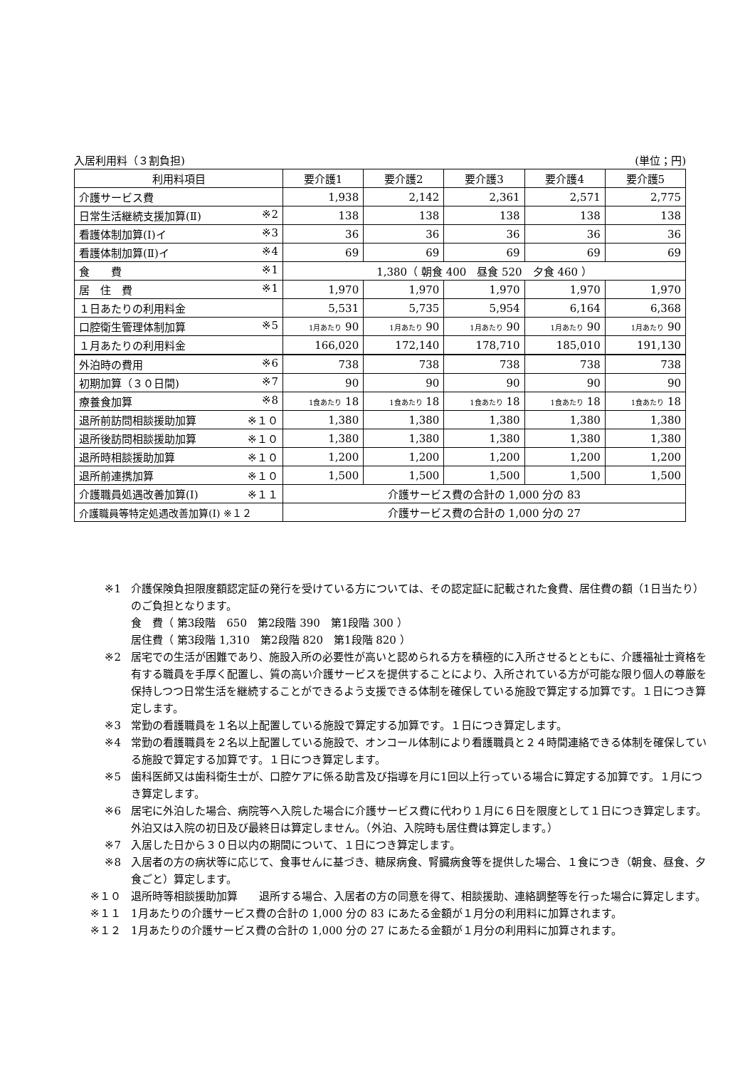入居利用料（３割負担) (単位；円)
| 利用料項目 | 要介護1 | 要介護2 | 要介護3 | 要介護4 | 要介護5 |
| --- | --- | --- | --- | --- | --- |
| 介護サービス費 | 1,938 | 2,142 | 2,361 | 2,571 | 2,775 |
| 日常生活継続支援加算(Ⅱ) ※2 | 138 | 138 | 138 | 138 | 138 |
| 看護体制加算(Ⅰ)イ ※3 | 36 | 36 | 36 | 36 | 36 |
| 看護体制加算(Ⅱ)イ ※4 | 69 | 69 | 69 | 69 | 69 |
| 食 費 ※1 | 1,380（ 朝食 400 昼食 520 夕食 460 ） | | | | |
| 居 住 費 ※1 | 1,970 | 1,970 | 1,970 | 1,970 | 1,970 |
| １日あたりの利用料金 | 5,531 | 5,735 | 5,954 | 6,164 | 6,368 |
| 口腔衛生管理体制加算 ※5 | 1月あたり 90 | 1月あたり 90 | 1月あたり 90 | 1月あたり 90 | 1月あたり 90 |
| １月あたりの利用料金 | 166,020 | 172,140 | 178,710 | 185,010 | 191,130 |
| 外泊時の費用 ※6 | 738 | 738 | 738 | 738 | 738 |
| 初期加算（３０日間) ※7 | 90 | 90 | 90 | 90 | 90 |
| 療養食加算 ※8 | 1食あたり 18 | 1食あたり 18 | 1食あたり 18 | 1食あたり 18 | 1食あたり 18 |
| 退所前訪問相談援助加算 ※１０ | 1,380 | 1,380 | 1,380 | 1,380 | 1,380 |
| 退所後訪問相談援助加算 ※１０ | 1,380 | 1,380 | 1,380 | 1,380 | 1,380 |
| 退所時相談援助加算 ※１０ | 1,200 | 1,200 | 1,200 | 1,200 | 1,200 |
| 退所前連携加算 ※１０ | 1,500 | 1,500 | 1,500 | 1,500 | 1,500 |
| 介護職員処遇改善加算(Ⅰ) ※１１ | 介護サービス費の合計の 1,000 分の 83 | | | | |
| 介護職員等特定処遇改善加算(Ⅰ) ※１２ | 介護サービス費の合計の 1,000 分の 27 | | | | |
※1 介護保険負担限度額認定証の発行を受けている方については、その認定証に記載された食費、居住費の額（1日当たり）のご負担となります。
食　費（ 第3段階　650　第2段階 390　第1段階 300 ）
居住費（ 第3段階 1,310　第2段階 820　第1段階 820 ）
※2 居宅での生活が困難であり、施設入所の必要性が高いと認められる方を積極的に入所させるとともに、介護福祉士資格を有する職員を手厚く配置し、質の高い介護サービスを提供することにより、入所されている方が可能な限り個人の尊厳を保持しつつ日常生活を継続することができるよう支援できる体制を確保している施設で算定する加算です。１日につき算定します。
※3 常勤の看護職員を１名以上配置している施設で算定する加算です。１日につき算定します。
※4 常勤の看護職員を２名以上配置している施設で、オンコール体制により看護職員と２４時間連絡できる体制を確保している施設で算定する加算です。１日につき算定します。
※5 歯科医師又は歯科衛生士が、口腔ケアに係る助言及び指導を月に1回以上行っている場合に算定する加算です。１月につき算定します。
※6 居宅に外泊した場合、病院等へ入院した場合に介護サービス費に代わり１月に６日を限度として１日につき算定します。外泊又は入院の初日及び最終日は算定しません。（外泊、入院時も居住費は算定します。）
※7 入居した日から３０日以内の期間について、１日につき算定します。
※8 入居者の方の病状等に応じて、食事せんに基づき、糖尿病食、腎臓病食等を提供した場合、１食につき（朝食、昼食、夕食ごと）算定します。
※１０ 退所時等相談援助加算　　退所する場合、入居者の方の同意を得て、相談援助、連絡調整等を行った場合に算定します。
※１１ 1月あたりの介護サービス費の合計の 1,000 分の 83 にあたる金額が１月分の利用料に加算されます。
※１２ 1月あたりの介護サービス費の合計の 1,000 分の 27 にあたる金額が１月分の利用料に加算されます。